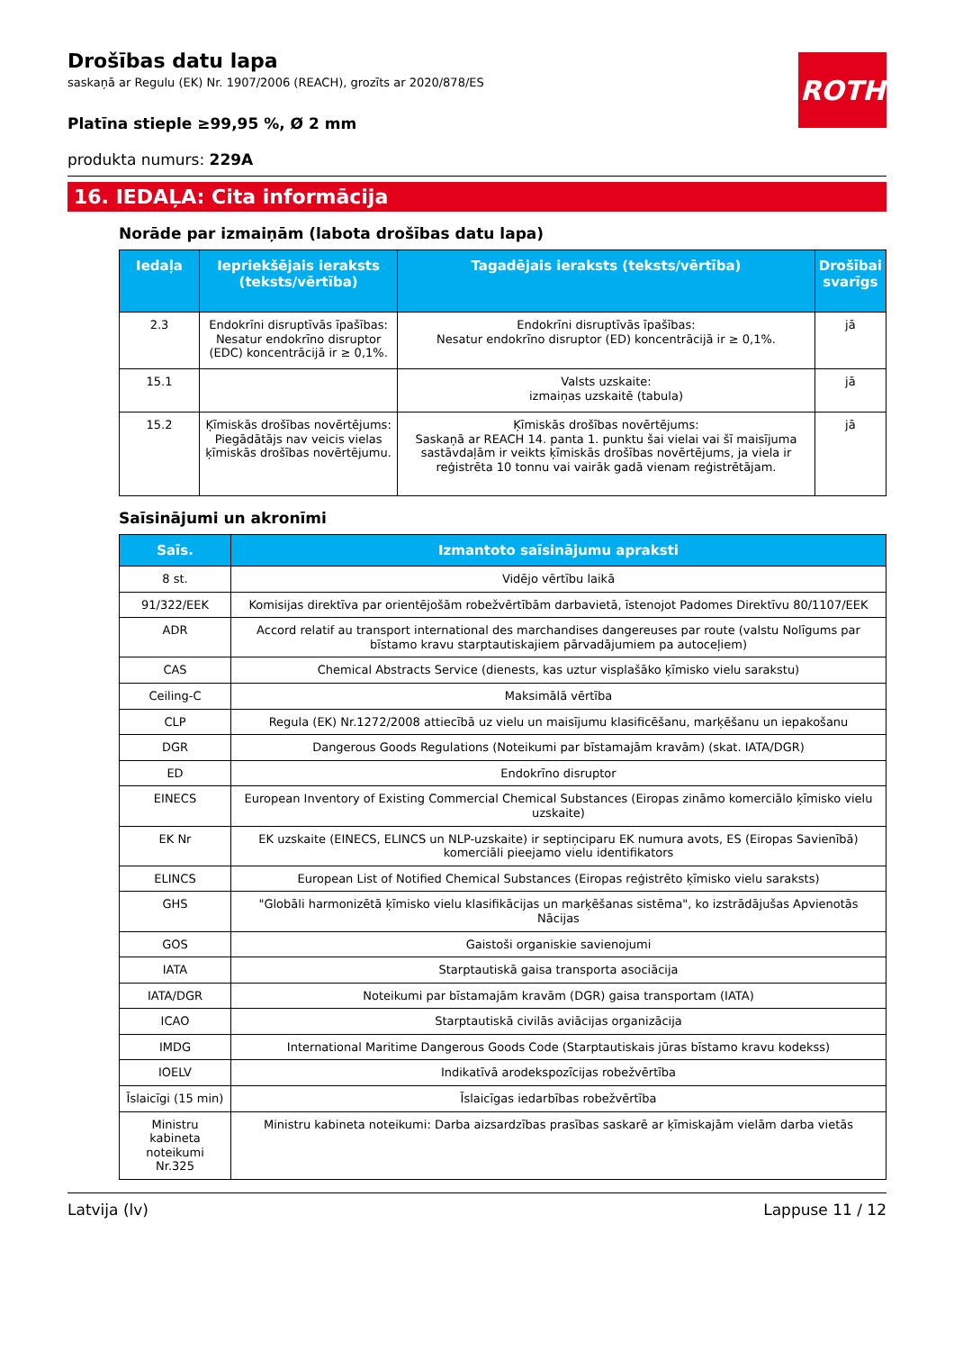ROTH
Drošības datu lapa
saskaņā ar Regulu (EK) Nr. 1907/2006 (REACH), grozīts ar 2020/878/ES
Platīna stieple ≥99,95 %, Ø 2 mm
produkta numurs: 229A
16. IEDAĻA: Cita informācija
Norāde par izmaiņām (labota drošības datu lapa)
| Iedaļa | Iepriekšējais ieraksts (teksts/vērtība) | Tagadējais ieraksts (teksts/vērtība) | Drošībai svarīgs |
| --- | --- | --- | --- |
| 2.3 | Endokrīni disruptīvās īpašības: Nesatur endokrīno disruptor (EDC) koncentrācijā ir ≥ 0,1%. | Endokrīni disruptīvās īpašības: Nesatur endokrīno disruptor (ED) koncentrācijā ir ≥ 0,1%. | jā |
| 15.1 | | Valsts uzskaite: izmaiņas uzskaitē (tabula) | jā |
| 15.2 | Ķīmiskās drošības novērtējums: Piegādātājs nav veicis vielas ķīmiskās drošības novērtējumu. | Ķīmiskās drošības novērtējums: Saskaņā ar REACH 14. panta 1. punktu šai vielai vai šī maisījuma sastāvdaļām ir veikts ķīmiskās drošības novērtējums, ja viela ir reģistrēta 10 tonnu vai vairāk gadā vienam reģistrētājam. | jā |
Saīsinājumi un akronīmi
| Saīs. | Izmantoto saīsinājumu apraksti |
| --- | --- |
| 8 st. | Vidējo vērtību laikā |
| 91/322/EEK | Komisijas direktīva par orientējošām robežvērtībām darbavietā, īstenojot Padomes Direktīvu 80/1107/EEK |
| ADR | Accord relatif au transport international des marchandises dangereuses par route (valstu Nolīgums par bīstamo kravu starptautiskajiem pārvadājumiem pa autoceļiem) |
| CAS | Chemical Abstracts Service (dienests, kas uztur visplašāko ķīmisko vielu sarakstu) |
| Ceiling-C | Maksimālā vērtība |
| CLP | Regula (EK) Nr.1272/2008 attiecībā uz vielu un maisījumu klasificēšanu, marķēšanu un iepakošanu |
| DGR | Dangerous Goods Regulations (Noteikumi par bīstamajām kravām) (skat. IATA/DGR) |
| ED | Endokrīno disruptor |
| EINECS | European Inventory of Existing Commercial Chemical Substances (Eiropas zināmo komerciālo ķīmisko vielu uzskaite) |
| EK Nr | EK uzskaite (EINECS, ELINCS un NLP-uzskaite) ir septiņciparu EK numura avots, ES (Eiropas Savienībā) komerciāli pieejamo vielu identifikators |
| ELINCS | European List of Notified Chemical Substances (Eiropas reģistrēto ķīmisko vielu saraksts) |
| GHS | "Globāli harmonizētā ķīmisko vielu klasifikācijas un marķēšanas sistēma", ko izstrādājušas Apvienotās Nācijas |
| GOS | Gaistoši organiskie savienojumi |
| IATA | Starptautiskā gaisa transporta asociācija |
| IATA/DGR | Noteikumi par bīstamajām kravām (DGR) gaisa transportam (IATA) |
| ICAO | Starptautiskā civilās aviācijas organizācija |
| IMDG | International Maritime Dangerous Goods Code (Starptautiskais jūras bīstamo kravu kodekss) |
| IOELV | Indikatīvā arodekspozīcijas robežvērtība |
| Īslaicīgi (15 min) | Īslaicīgas iedarbības robežvērtība |
| Ministru kabineta noteikumi Nr.325 | Ministru kabineta noteikumi: Darba aizsardzības prasības saskarē ar ķīmiskajām vielām darba vietās |
Latvija (lv) Lappuse 11 / 12